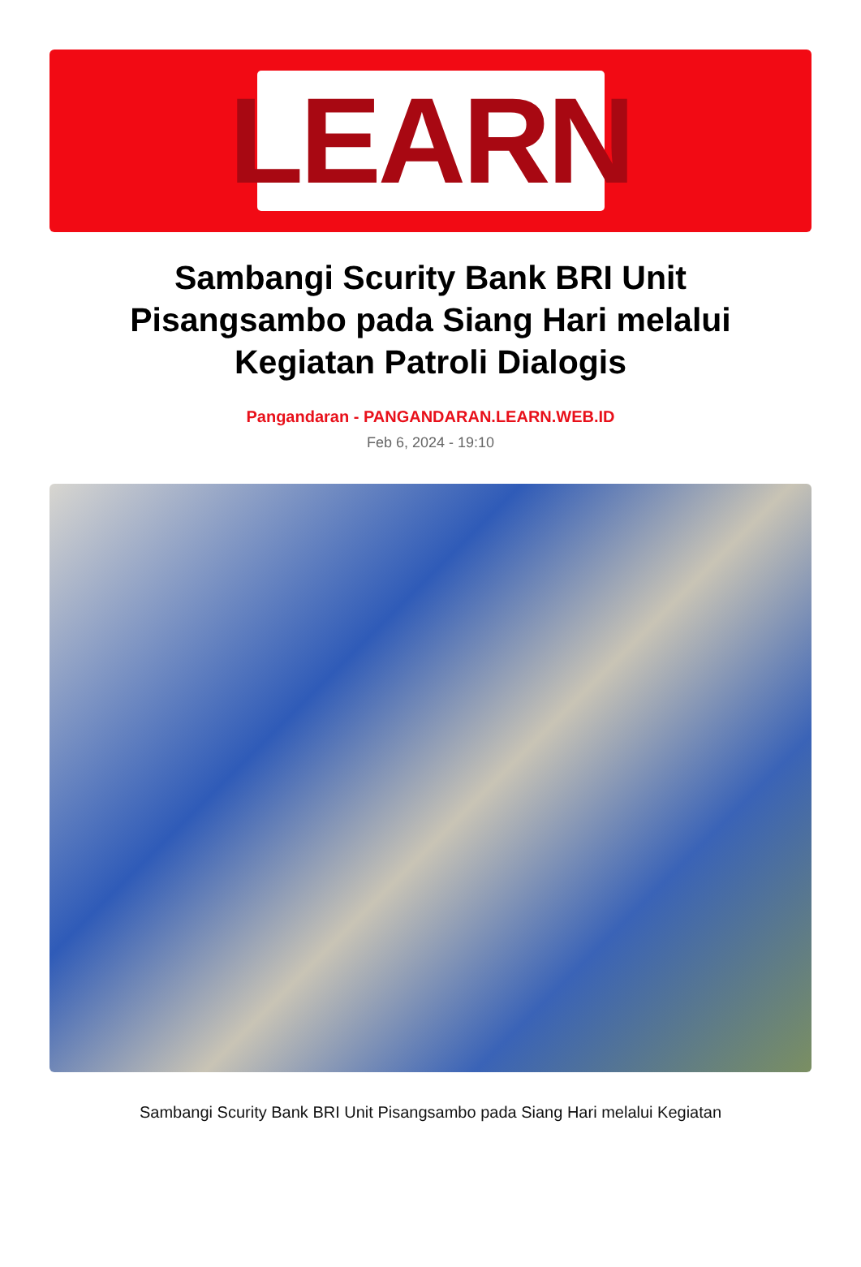LEARN
Sambangi Scurity Bank BRI Unit Pisangsambo pada Siang Hari melalui Kegiatan Patroli Dialogis
Pangandaran - PANGANDARAN.LEARN.WEB.ID
Feb 6, 2024 - 19:10
Sambangi Scurity Bank BRI Unit Pisangsambo pada Siang Hari melalui Kegiatan